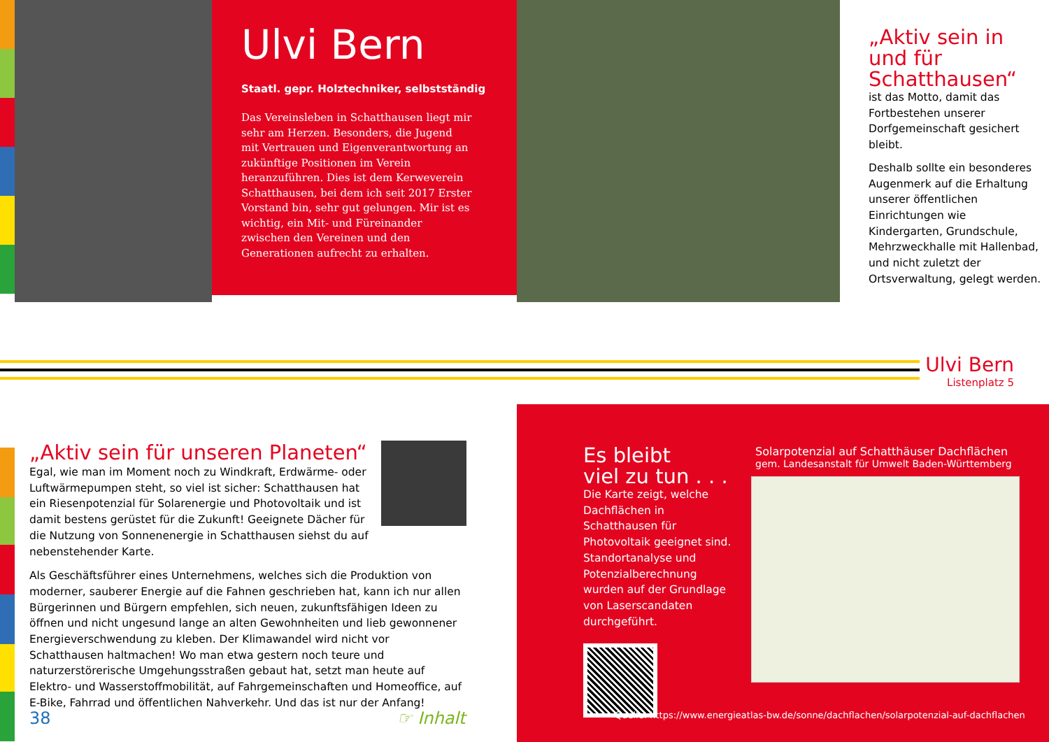Ulvi Bern
Staatl. gepr. Holztechniker, selbstständig
Das Vereinsleben in Schatthausen liegt mir sehr am Herzen. Besonders, die Jugend mit Vertrauen und Eigenverantwortung an zukünftige Positionen im Verein heranzuführen. Dies ist dem Kerweverein Schatthausen, bei dem ich seit 2017 Erster Vorstand bin, sehr gut gelungen. Mir ist es wichtig, ein Mit- und Füreinander zwischen den Vereinen und den Generationen aufrecht zu erhalten.
„Aktiv sein in und für Schatthausen“
ist das Motto, damit das Fortbestehen unserer Dorfgemeinschaft gesichert bleibt.
Deshalb sollte ein besonderes Augenmerk auf die Erhaltung unserer öffentlichen Einrichtungen wie Kindergarten, Grundschule, Mehrzweckhalle mit Hallenbad, und nicht zuletzt der Ortsverwaltung, gelegt werden.
Ulvi Bern
Listenplatz 5
„Aktiv sein für unseren Planeten“
Egal, wie man im Moment noch zu Windkraft, Erdwärme- oder Luftwärmepumpen steht, so viel ist sicher: Schatthausen hat ein Riesenpotenzial für Solarenergie und Photovoltaik und ist damit bestens gerüstet für die Zukunft! Geeignete Dächer für die Nutzung von Sonnenenergie in Schatthausen siehst du auf nebenstehender Karte.
Als Geschäftsführer eines Unternehmens, welches sich die Produktion von moderner, sauberer Energie auf die Fahnen geschrieben hat, kann ich nur allen Bürgerinnen und Bürgern empfehlen, sich neuen, zukunftsfähigen Ideen zu öffnen und nicht ungesund lange an alten Gewohnheiten und lieb gewonnener Energieverschwendung zu kleben. Der Klimawandel wird nicht vor Schatthausen haltmachen! Wo man etwa gestern noch teure und naturzerstörerische Umgehungsstraßen gebaut hat, setzt man heute auf Elektro- und Wasserstoffmobilität, auf Fahrgemeinschaften und Homeoffice, auf E-Bike, Fahrrad und öffentlichen Nahverkehr. Und das ist nur der Anfang!
38 ☞ Inhalt
Es bleibt
viel zu tun . . .
Die Karte zeigt, welche Dachflächen in Schatthausen für Photovoltaik geeignet sind. Standortanalyse und Potenzialberechnung wurden auf der Grundlage von Laserscandaten durchgeführt.
Solarpotenzial auf Schatthäuser Dachflächen
gem. Landesanstalt für Umwelt Baden-Württemberg
Quelle: https://www.energieatlas-bw.de/sonne/dachflachen/solarpotenzial-auf-dachflachen